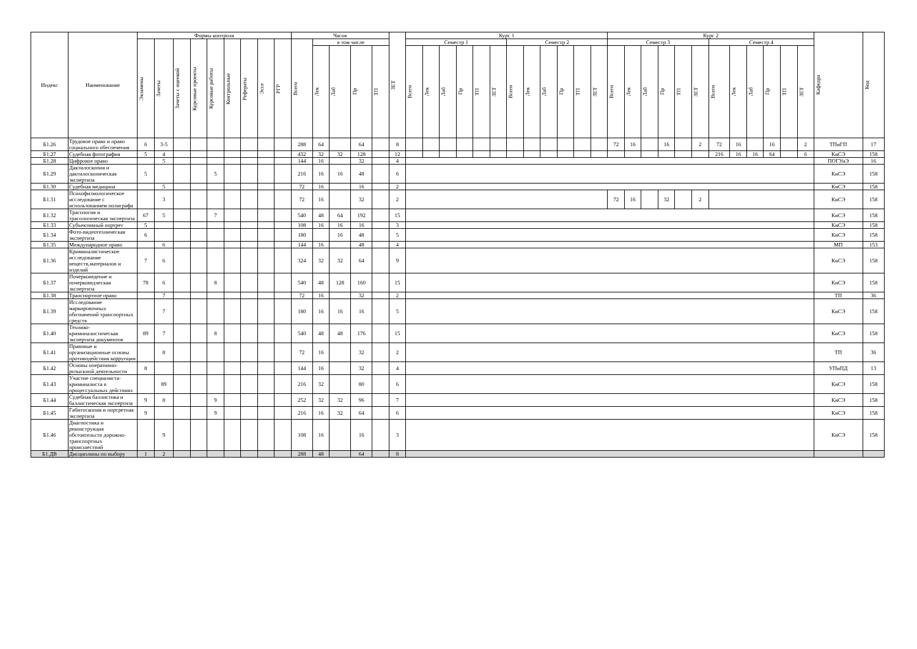| Индекс | Наименование | Формы контроля | | | | | | | | | Часов | | | | | ЗЕТ | Курс 1 | | | | | | | | | | | | Курс 2 | | | | | | | | | | | | Кафедра | Код |
| --- | --- | --- | --- | --- | --- | --- | --- | --- | --- | --- | --- | --- | --- | --- | --- | --- | --- | --- | --- | --- | --- | --- | --- | --- | --- | --- | --- | --- | --- | --- | --- | --- | --- | --- | --- | --- | --- | --- | --- | --- | --- | --- |
| | | Экзамены | Зачеты | Зачеты с оценкой | Курсовые проекты | Курсовые работы | Контрольные | Рефераты | Эссе | РГР | Всего | в том числе | | | | | Семестр 1 | | | | | | Семестр 2 | | | | | | Семестр 3 | | | | | | Семестр 4 | | | | | | | |
| | | | | | | | | | | | | Лек | Лаб | Пр | ТП | | Всего | Лек | Лаб | Пр | ТП | ЗЕТ | Всего | Лек | Лаб | Пр | ТП | ЗЕТ | Всего | Лек | Лаб | Пр | ТП | ЗЕТ | Всего | Лек | Лаб | Пр | ТП | ЗЕТ | | |
| Б1.26 | Трудовое право и право социального обеспечения | 6 | 3-5 | | | | | | | | 288 | 64 | | 64 | | 8 | | | | | | | | | | | | | 72 | 16 | | 16 | | 2 | 72 | 16 | | 16 | | 2 | ТПиГП | 17 |
| Б1.27 | Судебная фотография | 5 | 4 | | | | | | | | 432 | 32 | 32 | 128 | | 12 | | | | | | | | | | | | | | | | | | | 216 | 16 | 16 | 64 | | 6 | КиСЭ | 158 |
| Б1.28 | Цифровое право | | 5 | | | | | | | | 144 | 16 | | 32 | | 4 | | | | | | | | | | | | | | | | | | | | | | | | | ПОГУиЭ | 16 |
| Б1.29 | Дактилоскопия и дактилоскопическая экспертиза | 5 | | | | 5 | | | | | 216 | 16 | 16 | 48 | | 6 | | | | | | | | | | | | | | | | | | | | | | | | | КиСЭ | 158 |
| Б1.30 | Судебная медицина | | 5 | | | | | | | | 72 | 16 | | 16 | | 2 | | | | | | | | | | | | | | | | | | | | | | | | | КиСЭ | 158 |
| Б1.31 | Психофизиологическое исследование с использованием полиграфа | | 3 | | | | | | | | 72 | 16 | | 32 | | 2 | | | | | | | | | | | | | 72 | 16 | | 32 | | 2 | | | | | | | КиСЭ | 158 |
| Б1.32 | Трасология и трасологическая экспертиза | 67 | 5 | | | 7 | | | | | 540 | 48 | 64 | 192 | | 15 | | | | | | | | | | | | | | | | | | | | | | | | | КиСЭ | 158 |
| Б1.33 | Субъективный портрет | 5 | | | | | | | | | 108 | 16 | 16 | 16 | | 3 | | | | | | | | | | | | | | | | | | | | | | | | | КиСЭ | 158 |
| Б1.34 | Фото-видеотехническая экспертиза | 6 | | | | | | | | | 180 | | 16 | 48 | | 5 | | | | | | | | | | | | | | | | | | | | | | | | | КиСЭ | 158 |
| Б1.35 | Международное право | | 6 | | | | | | | | 144 | 16 | | 48 | | 4 | | | | | | | | | | | | | | | | | | | | | | | | | МП | 153 |
| Б1.36 | Криминалистическое исследование веществ,материалов и изделий | 7 | 6 | | | | | | | | 324 | 32 | 32 | 64 | | 9 | | | | | | | | | | | | | | | | | | | | | | | | | КиСЭ | 158 |
| Б1.37 | Почерковедение и почерковедческая экспертиза | 78 | 6 | | | 8 | | | | | 540 | 48 | 128 | 160 | | 15 | | | | | | | | | | | | | | | | | | | | | | | | | КиСЭ | 158 |
| Б1.38 | Транспортное право | | 7 | | | | | | | | 72 | 16 | | 32 | | 2 | | | | | | | | | | | | | | | | | | | | | | | | | ТП | 36 |
| Б1.39 | Исследование маркировочных обозначений транспортных средств | | 7 | | | | | | | | 180 | 16 | 16 | 16 | | 5 | | | | | | | | | | | | | | | | | | | | | | | | | КиСЭ | 158 |
| Б1.40 | Технико-криминалистическая экспертиза документов | 89 | 7 | | | 8 | | | | | 540 | 48 | 48 | 176 | | 15 | | | | | | | | | | | | | | | | | | | | | | | | | КиСЭ | 158 |
| Б1.41 | Правовые и организационные основы противодействия коррупции | | 8 | | | | | | | | 72 | 16 | | 32 | | 2 | | | | | | | | | | | | | | | | | | | | | | | | | ТП | 36 |
| Б1.42 | Основы оперативно-розыскной деятельности | 8 | | | | | | | | | 144 | 16 | | 32 | | 4 | | | | | | | | | | | | | | | | | | | | | | | | | УПиПД | 13 |
| Б1.43 | Участие специалиста-криминалиста в процессуальных действиях | | 89 | | | | | | | | 216 | 32 | | 80 | | 6 | | | | | | | | | | | | | | | | | | | | | | | | | КиСЭ | 158 |
| Б1.44 | Судебная баллистика и баллистическая экспертиза | 9 | 8 | | | 9 | | | | | 252 | 32 | 32 | 96 | | 7 | | | | | | | | | | | | | | | | | | | | | | | | | КиСЭ | 158 |
| Б1.45 | Габитоскопия и портретная экспертиза | 9 | | | | 9 | | | | | 216 | 16 | 32 | 64 | | 6 | | | | | | | | | | | | | | | | | | | | | | | | | КиСЭ | 158 |
| Б1.46 | Диагностика и реконструкция обстоятельств дорожно-транспортных происшествий | | 9 | | | | | | | | 108 | 16 | | 16 | | 3 | | | | | | | | | | | | | | | | | | | | | | | | | КиСЭ | 158 |
| Б1.ДВ | Дисциплины по выбору | 1 | 2 | | | | | | | | 288 | 48 | | 64 | | 8 | | | | | | | | | | | | | | | | | | | | | | | | | | |